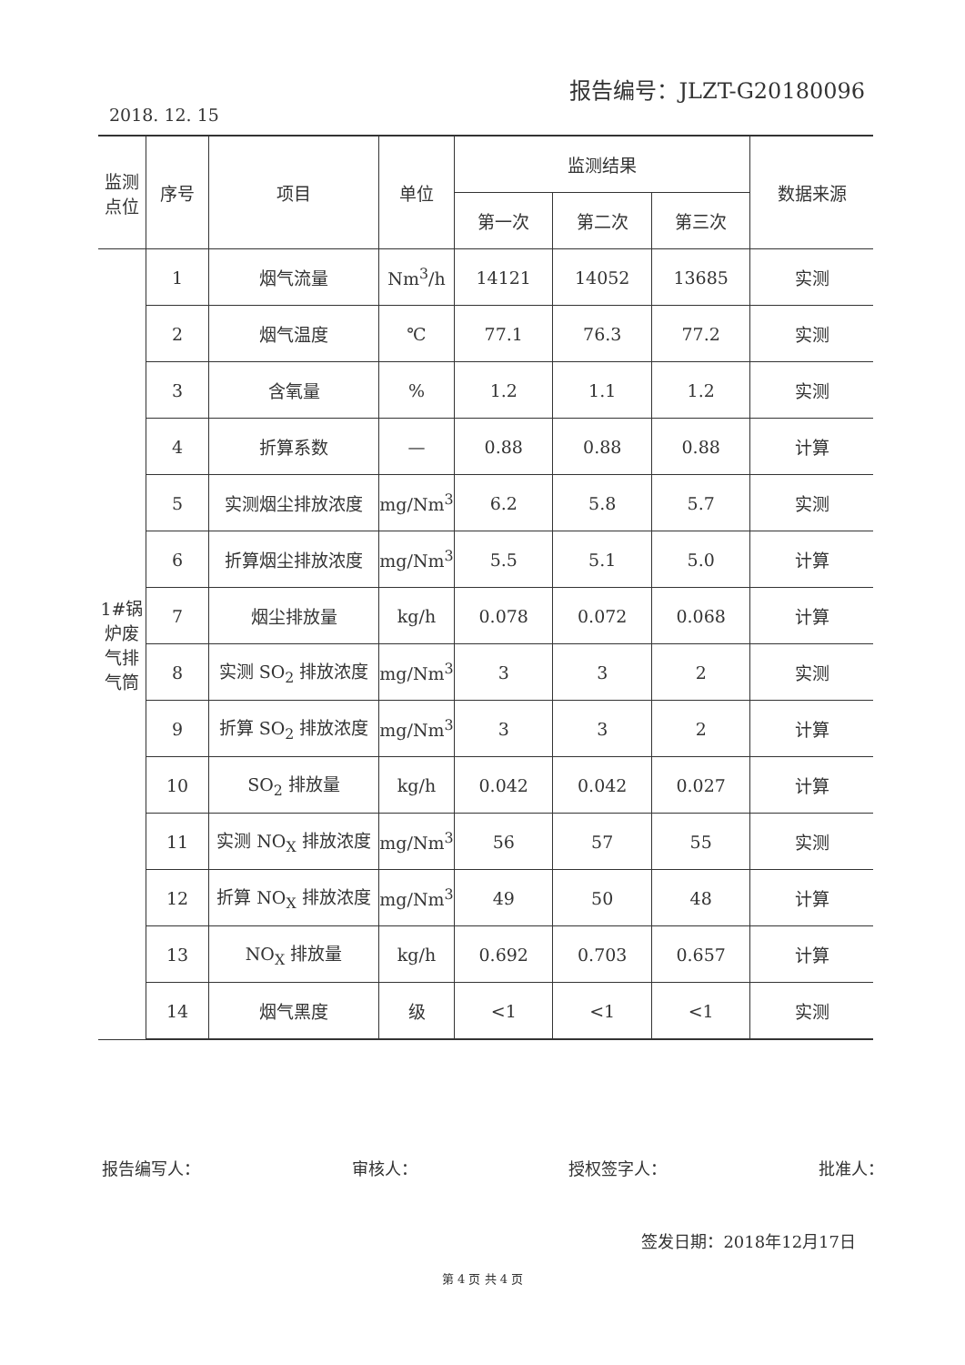报告编号：JLZT-G20180096
2018. 12. 15
| 监测 点位 | 序号 | 项目 | 单位 | 监测结果 | | | 数据来源 |
| --- | --- | --- | --- | --- | --- | --- | --- |
| | | | | 第一次 | 第二次 | 第三次 | |
| 1#锅 炉废 气排 气筒 | 1 | 烟气流量 | Nm<sup>3</sup>/h | 14121 | 14052 | 13685 | 实测 |
| | 2 | 烟气温度 | ℃ | 77.1 | 76.3 | 77.2 | 实测 |
| | 3 | 含氧量 | % | 1.2 | 1.1 | 1.2 | 实测 |
| | 4 | 折算系数 | — | 0.88 | 0.88 | 0.88 | 计算 |
| | 5 | 实测烟尘排放浓度 | mg/Nm<sup>3</sup> | 6.2 | 5.8 | 5.7 | 实测 |
| | 6 | 折算烟尘排放浓度 | mg/Nm<sup>3</sup> | 5.5 | 5.1 | 5.0 | 计算 |
| | 7 | 烟尘排放量 | kg/h | 0.078 | 0.072 | 0.068 | 计算 |
| | 8 | 实测 SO<sub>2</sub> 排放浓度 | mg/Nm<sup>3</sup> | 3 | 3 | 2 | 实测 |
| | 9 | 折算 SO<sub>2</sub> 排放浓度 | mg/Nm<sup>3</sup> | 3 | 3 | 2 | 计算 |
| | 10 | SO<sub>2</sub> 排放量 | kg/h | 0.042 | 0.042 | 0.027 | 计算 |
| | 11 | 实测 NO<sub>X</sub> 排放浓度 | mg/Nm<sup>3</sup> | 56 | 57 | 55 | 实测 |
| | 12 | 折算 NO<sub>X</sub> 排放浓度 | mg/Nm<sup>3</sup> | 49 | 50 | 48 | 计算 |
| | 13 | NO<sub>X</sub> 排放量 | kg/h | 0.692 | 0.703 | 0.657 | 计算 |
| | 14 | 烟气黑度 | 级 | <1 | <1 | <1 | 实测 |
报告编写人： 审核人： 授权签字人： 批准人：
签发日期：2018年12月17日
第 4 页 共 4 页